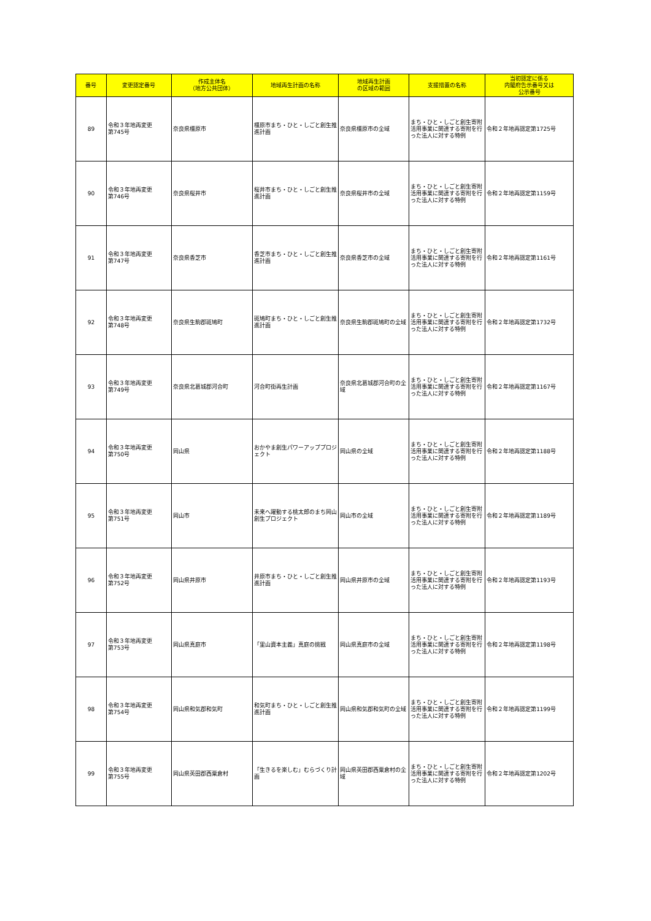| 番号 | 変更認定番号 | 作成主体名 （地方公共団体） | 地域再生計画の名称 | 地域再生計画 の区域の範囲 | 支援措置の名称 | 当初認定に係る 内閣府告示番号又は 公示番号 |
| --- | --- | --- | --- | --- | --- | --- |
| 89 | 令和３年地再変更 第745号 | 奈良県橿原市 | 橿原市まち・ひと・しごと創生推進計画 | 奈良県橿原市の全域 | まち・ひと・しごと創生寄附活用事業に関連する寄附を行った法人に対する特例 | 令和２年地再認定第1725号 |
| 90 | 令和３年地再変更 第746号 | 奈良県桜井市 | 桜井市まち・ひと・しごと創生推進計画 | 奈良県桜井市の全域 | まち・ひと・しごと創生寄附活用事業に関連する寄附を行った法人に対する特例 | 令和２年地再認定第1159号 |
| 91 | 令和３年地再変更 第747号 | 奈良県香芝市 | 香芝市まち・ひと・しごと創生推進計画 | 奈良県香芝市の全域 | まち・ひと・しごと創生寄附活用事業に関連する寄附を行った法人に対する特例 | 令和２年地再認定第1161号 |
| 92 | 令和３年地再変更 第748号 | 奈良県生駒郡斑鳩町 | 斑鳩町まち・ひと・しごと創生推進計画 | 奈良県生駒郡斑鳩町の全域 | まち・ひと・しごと創生寄附活用事業に関連する寄附を行った法人に対する特例 | 令和２年地再認定第1732号 |
| 93 | 令和３年地再変更 第749号 | 奈良県北葛城郡河合町 | 河合町街再生計画 | 奈良県北葛城郡河合町の全域 | まち・ひと・しごと創生寄附活用事業に関連する寄附を行った法人に対する特例 | 令和２年地再認定第1167号 |
| 94 | 令和３年地再変更 第750号 | 岡山県 | おかやま創生パワーアッププロジェクト | 岡山県の全域 | まち・ひと・しごと創生寄附活用事業に関連する寄附を行った法人に対する特例 | 令和２年地再認定第1188号 |
| 95 | 令和３年地再変更 第751号 | 岡山市 | 未来へ躍動する桃太郎のまち岡山創生プロジェクト | 岡山市の全域 | まち・ひと・しごと創生寄附活用事業に関連する寄附を行った法人に対する特例 | 令和２年地再認定第1189号 |
| 96 | 令和３年地再変更 第752号 | 岡山県井原市 | 井原市まち・ひと・しごと創生推進計画 | 岡山県井原市の全域 | まち・ひと・しごと創生寄附活用事業に関連する寄附を行った法人に対する特例 | 令和２年地再認定第1193号 |
| 97 | 令和３年地再変更 第753号 | 岡山県真庭市 | 「里山資本主義」真庭の挑戦 | 岡山県真庭市の全域 | まち・ひと・しごと創生寄附活用事業に関連する寄附を行った法人に対する特例 | 令和２年地再認定第1198号 |
| 98 | 令和３年地再変更 第754号 | 岡山県和気郡和気町 | 和気町まち・ひと・しごと創生推進計画 | 岡山県和気郡和気町の全域 | まち・ひと・しごと創生寄附活用事業に関連する寄附を行った法人に対する特例 | 令和２年地再認定第1199号 |
| 99 | 令和３年地再変更 第755号 | 岡山県英田郡西粟倉村 | 「生きるを楽しむ」むらづくり計画 | 岡山県英田郡西粟倉村の全域 | まち・ひと・しごと創生寄附活用事業に関連する寄附を行った法人に対する特例 | 令和２年地再認定第1202号 |